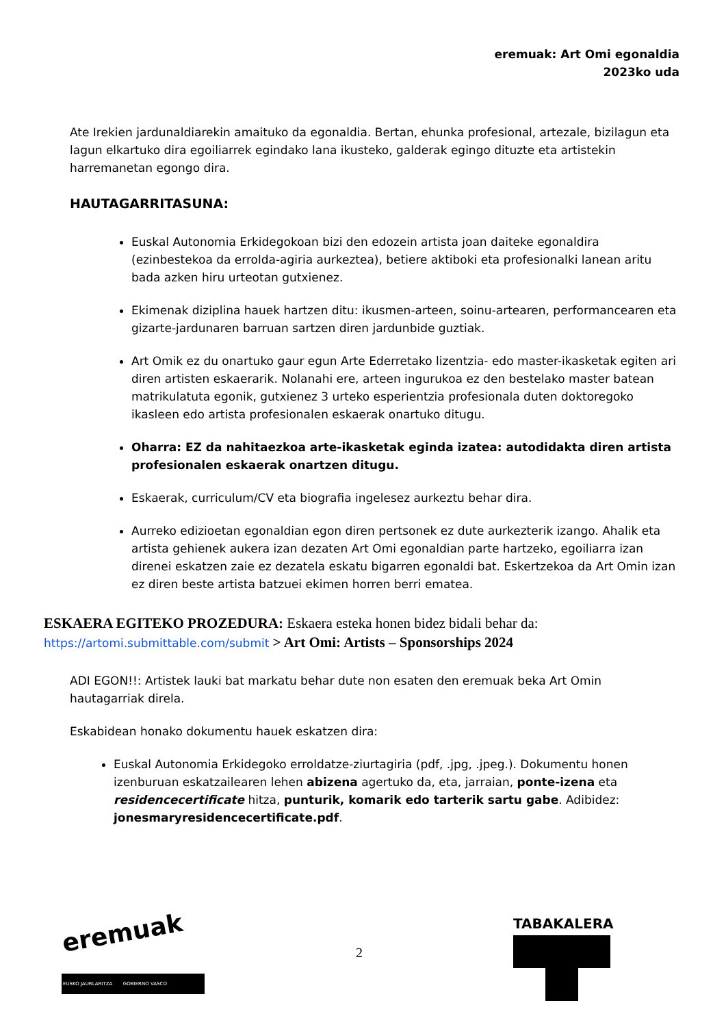eremuak: Art Omi egonaldia
2023ko uda
Ate Irekien jardunaldiarekin amaituko da egonaldia. Bertan, ehunka profesional, artezale, bizilagun eta lagun elkartuko dira egoiliarrek egindako lana ikusteko, galderak egingo dituzte eta artistekin harremanetan egongo dira.
HAUTAGARRITASUNA:
Euskal Autonomia Erkidegokoan bizi den edozein artista joan daiteke egonaldira (ezinbestekoa da errolda-agiria aurkeztea), betiere aktiboki eta profesionalki lanean aritu bada azken hiru urteotan gutxienez.
Ekimenak diziplina hauek hartzen ditu: ikusmen-arteen, soinu-artearen, performancearen eta gizarte-jardunaren barruan sartzen diren jardunbide guztiak.
Art Omik ez du onartuko gaur egun Arte Ederretako lizentzia- edo master-ikasketak egiten ari diren artisten eskaerarik. Nolanahi ere, arteen ingurukoa ez den bestelako master batean matrikulatuta egonik, gutxienez 3 urteko esperientzia profesionala duten doktoregoko ikasleen edo artista profesionalen eskaerak onartuko ditugu.
Oharra: EZ da nahitaezkoa arte-ikasketak eginda izatea: autodidakta diren artista profesionalen eskaerak onartzen ditugu.
Eskaerak, curriculum/CV eta biografia ingelesez aurkeztu behar dira.
Aurreko edizioetan egonaldian egon diren pertsonek ez dute aurkezterik izango. Ahalik eta artista gehienek aukera izan dezaten Art Omi egonaldian parte hartzeko, egoiliarra izan direnei eskatzen zaie ez dezatela eskatu bigarren egonaldi bat. Eskertzekoa da Art Omin izan ez diren beste artista batzuei ekimen horren berri ematea.
ESKAERA EGITEKO PROZEDURA: Eskaera esteka honen bidez bidali behar da:
https://artomi.submittable.com/submit > Art Omi: Artists – Sponsorships 2024
ADI EGON!!: Artistek lauki bat markatu behar dute non esaten den eremuak beka Art Omin hautagarriak direla.
Eskabidean honako dokumentu hauek eskatzen dira:
Euskal Autonomia Erkidegoko erroldatze-ziurtagiria (pdf, .jpg, .jpeg.). Dokumentu honen izenburuan eskatzailearen lehen abizena agertuko da, eta, jarraian, ponte-izena eta residencecertificate hitza, punturik, komarik edo tarterik sartu gabe. Adibidez: jonesmaryresidencecertificate.pdf.
eremuak
EUSKO JAURLARITZA GOBIERNO VASCO
2
TABAKALERA